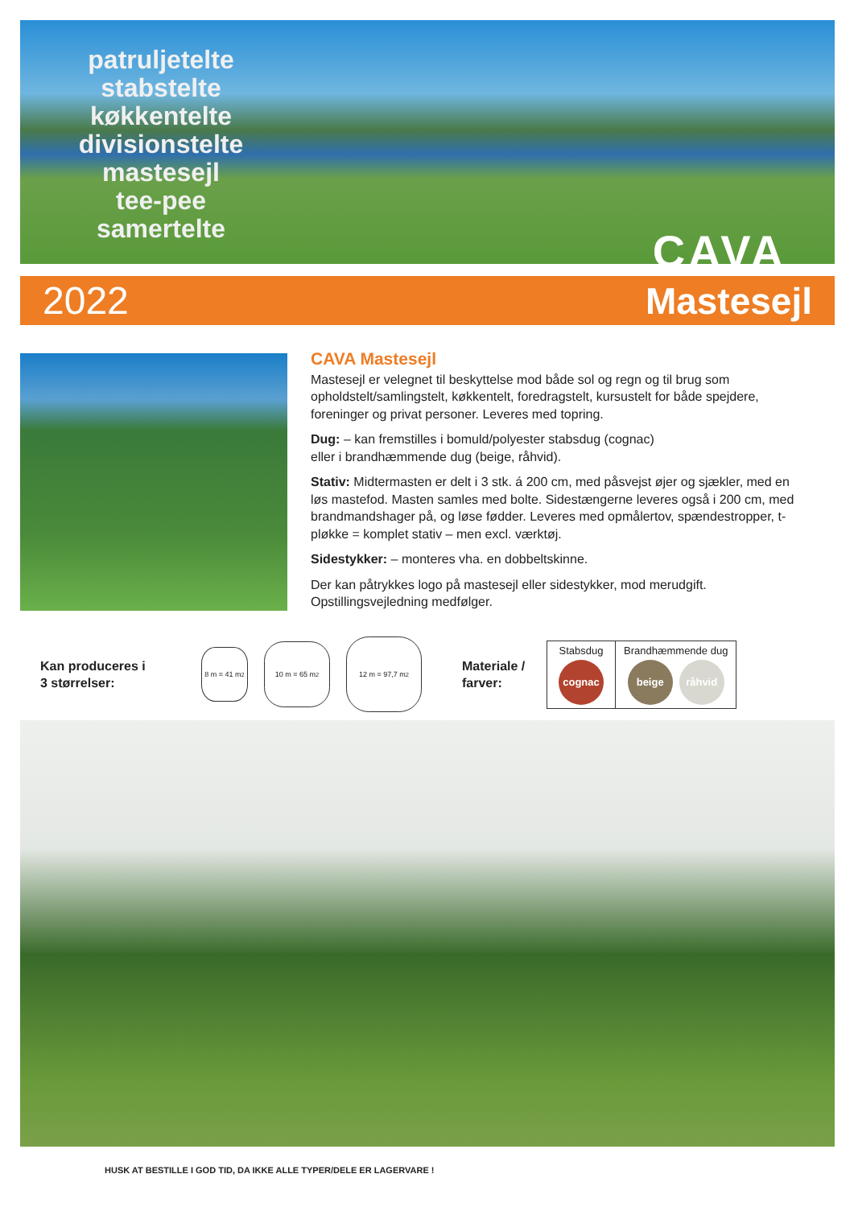patruljetelte
stabstelte
køkkentelte
divisionstelte
mastesejl
tee-pee
samertelte
CAVA
2022 Mastesejl
CAVA Mastesejl
Mastesejl er velegnet til beskyttelse mod både sol og regn og til brug som opholdstelt/samlingstelt, køkkentelt, foredragstelt, kursustelt for både spejdere, foreninger og privat personer. Leveres med topring.
Dug: – kan fremstilles i bomuld/polyester stabsdug (cognac)
eller i brandhæmmende dug (beige, råhvid).
Stativ: Midtermasten er delt i 3 stk. á 200 cm, med påsvejst øjer og sjækler, med en løs mastefod. Masten samles med bolte. Sidestængerne leveres også i 200 cm, med brandmandshager på, og løse fødder. Leveres med opmålertov, spændestropper, t-pløkke = komplet stativ – men excl. værktøj.
Sidestykker: – monteres vha. en dobbeltskinne.
Der kan påtrykkes logo på mastesejl eller sidestykker, mod merudgift. Opstillingsvejledning medfølger.
Kan produceres i
3 størrelser:
8 m = 41 m<sup>2</sup>
10 m = 65 m<sup>2</sup>
12 m = 97,7 m<sup>2</sup>
Materiale /
farver:
| Stabsdug cognac | Brandhæmmende dug beige råhvid |
HUSK AT BESTILLE I GOD TID, DA IKKE ALLE TYPER/DELE ER LAGERVARE !